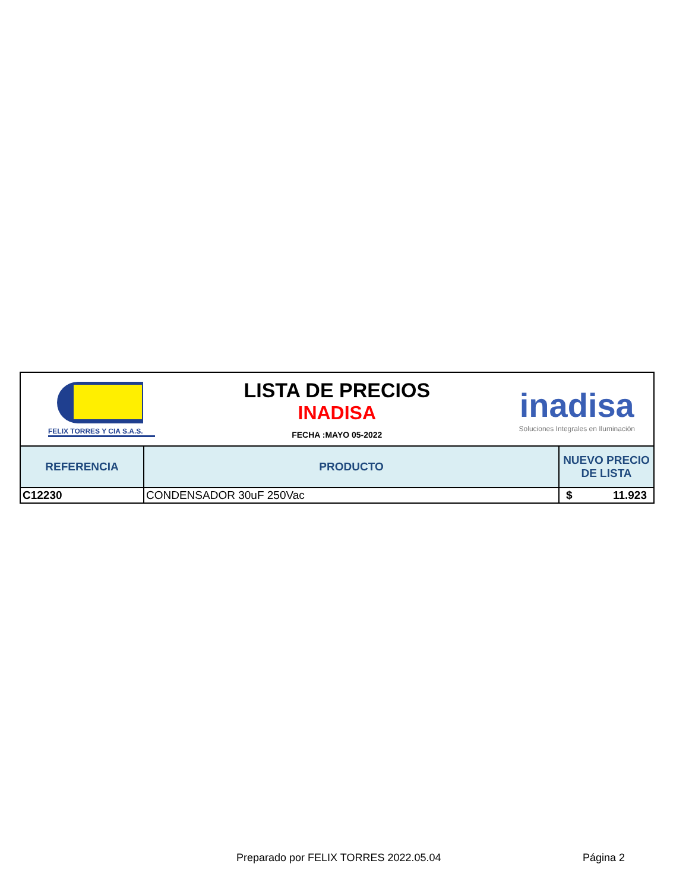| FELIX TORRES Y CIA S.A.S. LISTA DE PRECIOS INADISA FECHA :MAYO 05-2022 inadisa Soluciones Integrales en Iluminación | | |
| REFERENCIA | PRODUCTO | NUEVO PRECIO DE LISTA |
| C12230 | CONDENSADOR 30uF 250Vac | $ 11.923 |
Preparado por FELIX TORRES 2022.05.04 Página 2